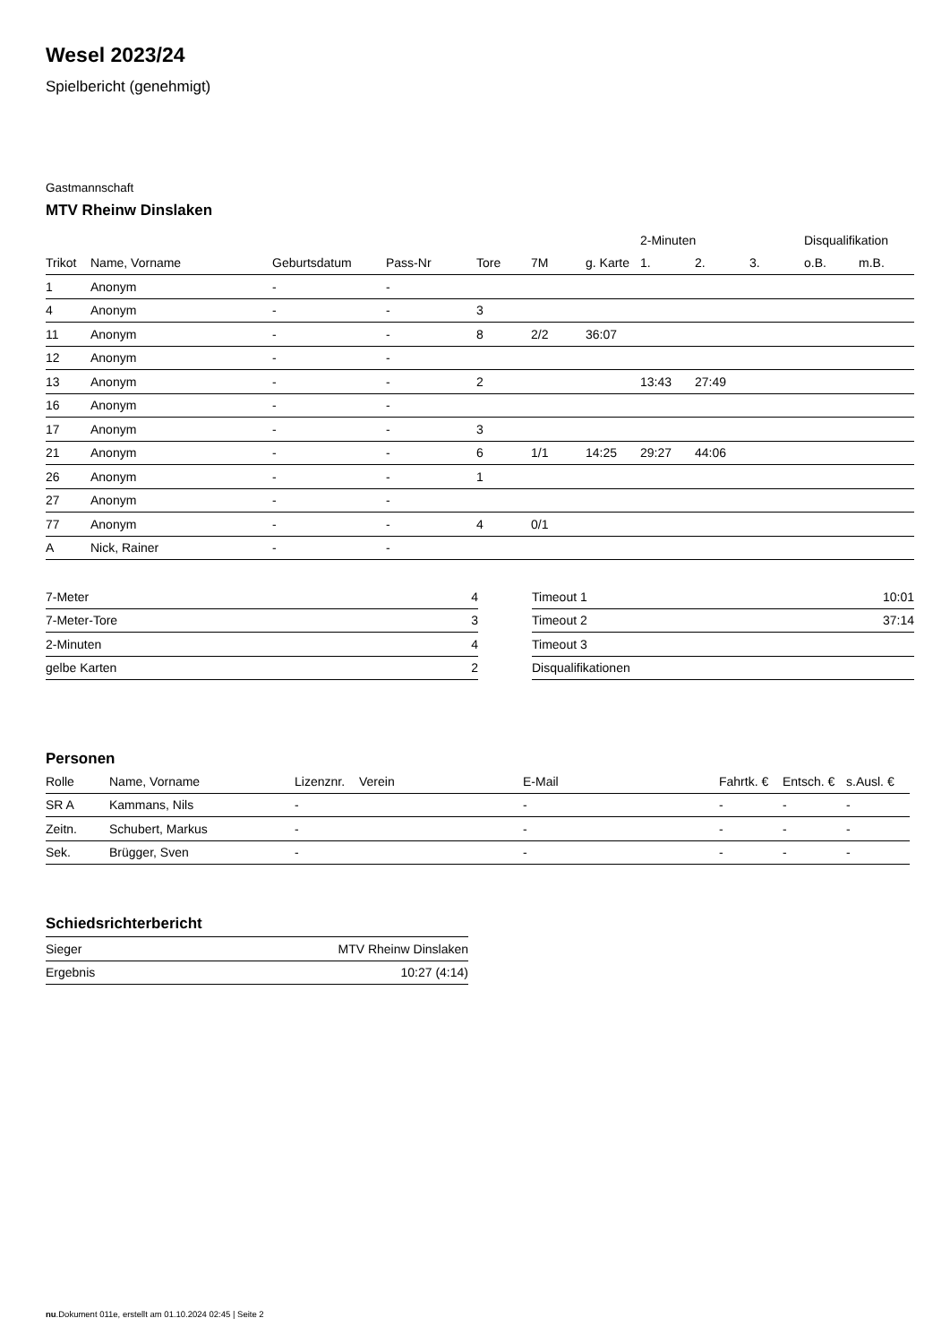Wesel 2023/24
Spielbericht (genehmigt)
Gastmannschaft
MTV Rheinw Dinslaken
| | | | | | | | 2-Minuten | | | Disqualifikation | |
| --- | --- | --- | --- | --- | --- | --- | --- | --- | --- | --- | --- |
| Trikot | Name, Vorname | Geburtsdatum | Pass-Nr | Tore | 7M | g. Karte | 1. | 2. | 3. | o.B. | m.B. |
| 1 | Anonym | - | - | | | | | | | | |
| 4 | Anonym | - | - | 3 | | | | | | | |
| 11 | Anonym | - | - | 8 | 2/2 | 36:07 | | | | | |
| 12 | Anonym | - | - | | | | | | | | |
| 13 | Anonym | - | - | 2 | | | 13:43 | 27:49 | | | |
| 16 | Anonym | - | - | | | | | | | | |
| 17 | Anonym | - | - | 3 | | | | | | | |
| 21 | Anonym | - | - | 6 | 1/1 | 14:25 | 29:27 | 44:06 | | | |
| 26 | Anonym | - | - | 1 | | | | | | | |
| 27 | Anonym | - | - | | | | | | | | |
| 77 | Anonym | - | - | 4 | 0/1 | | | | | | |
| A | Nick, Rainer | - | - | | | | | | | | |
| 7-Meter | 4 |
| 7-Meter-Tore | 3 |
| 2-Minuten | 4 |
| gelbe Karten | 2 |
| Timeout 1 | 10:01 |
| Timeout 2 | 37:14 |
| Timeout 3 | |
| Disqualifikationen | |
Personen
| Rolle | Name, Vorname | Lizenznr. | Verein | E-Mail | Fahrtk. € | Entsch. € | s.Ausl. € |
| --- | --- | --- | --- | --- | --- | --- | --- |
| SR A | Kammans, Nils | - | | - | - | - | - |
| Zeitn. | Schubert, Markus | - | | - | - | - | - |
| Sek. | Brügger, Sven | - | | - | - | - | - |
Schiedsrichterbericht
| Sieger | MTV Rheinw Dinslaken |
| Ergebnis | 10:27 (4:14) |
nu.Dokument 011e, erstellt am 01.10.2024 02:45 | Seite 2